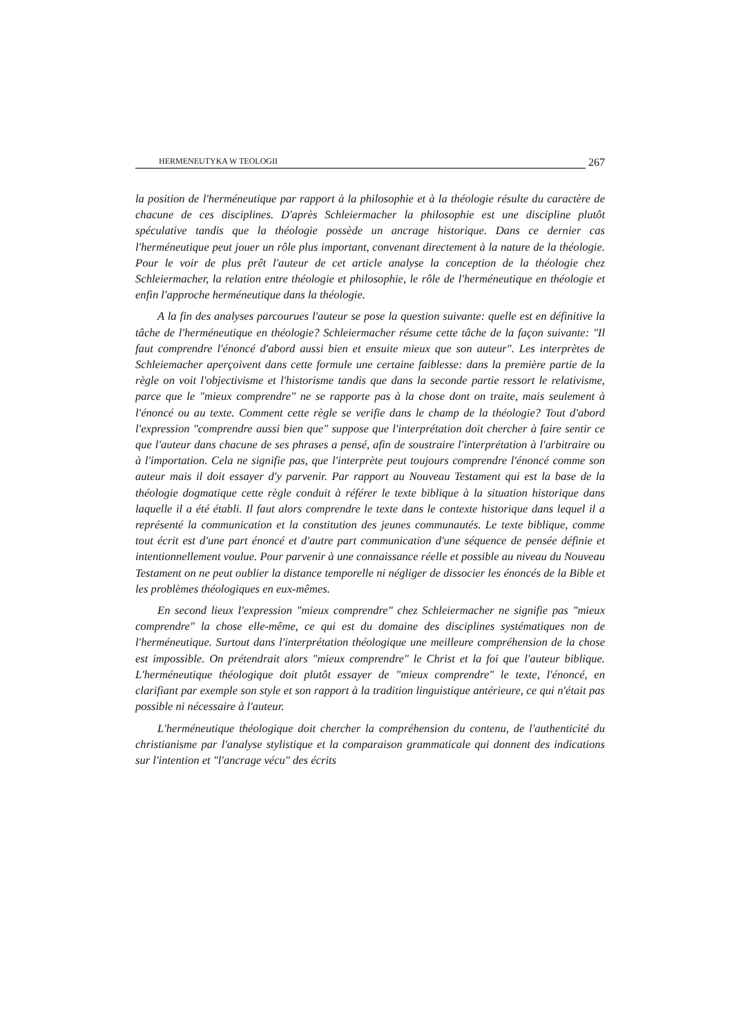HERMENEUTYKA W TEOLOGII 267
la position de l'herméneutique par rapport à la philosophie et à la théologie résulte du caractère de chacune de ces disciplines. D'après Schleiermacher la philosophie est une discipline plutôt spéculative tandis que la théologie possède un ancrage historique. Dans ce dernier cas l'herméneutique peut jouer un rôle plus important, convenant directement à la nature de la théologie. Pour le voir de plus prêt l'auteur de cet article analyse la conception de la théologie chez Schleiermacher, la relation entre théologie et philosophie, le rôle de l'herméneutique en théologie et enfin l'approche herméneutique dans la théologie.
A la fin des analyses parcourues l'auteur se pose la question suivante: quelle est en définitive la tâche de l'herméneutique en théologie? Schleiermacher résume cette tâche de la façon suivante: "Il faut comprendre l'énoncé d'abord aussi bien et ensuite mieux que son auteur". Les interprètes de Schleiemacher aperçoivent dans cette formule une certaine faiblesse: dans la première partie de la règle on voit l'objectivisme et l'historisme tandis que dans la seconde partie ressort le relativisme, parce que le "mieux comprendre" ne se rapporte pas à la chose dont on traite, mais seulement à l'énoncé ou au texte. Comment cette règle se verifie dans le champ de la théologie? Tout d'abord l'expression "comprendre aussi bien que" suppose que l'interprétation doit chercher à faire sentir ce que l'auteur dans chacune de ses phrases a pensé, afin de soustraire l'interprétation à l'arbitraire ou à l'importation. Cela ne signifie pas, que l'interprète peut toujours comprendre l'énoncé comme son auteur mais il doit essayer d'y parvenir. Par rapport au Nouveau Testament qui est la base de la théologie dogmatique cette règle conduit à référer le texte biblique à la situation historique dans laquelle il a été établi. Il faut alors comprendre le texte dans le contexte historique dans lequel il a représenté la communication et la constitution des jeunes communautés. Le texte biblique, comme tout écrit est d'une part énoncé et d'autre part communication d'une séquence de pensée définie et intentionnellement voulue. Pour parvenir à une connaissance réelle et possible au niveau du Nouveau Testament on ne peut oublier la distance temporelle ni négliger de dissocier les énoncés de la Bible et les problèmes théologiques en eux-mêmes.
En second lieux l'expression "mieux comprendre" chez Schleiermacher ne signifie pas "mieux comprendre" la chose elle-même, ce qui est du domaine des disciplines systématiques non de l'herméneutique. Surtout dans l'interprétation théologique une meilleure compréhension de la chose est impossible. On prétendrait alors "mieux comprendre" le Christ et la foi que l'auteur biblique. L'herméneutique théologique doit plutôt essayer de "mieux comprendre" le texte, l'énoncé, en clarifiant par exemple son style et son rapport à la tradition linguistique antérieure, ce qui n'était pas possible ni nécessaire à l'auteur.
L'herméneutique théologique doit chercher la compréhension du contenu, de l'authenticité du christianisme par l'analyse stylistique et la comparaison grammaticale qui donnent des indications sur l'intention et "l'ancrage vécu" des écrits